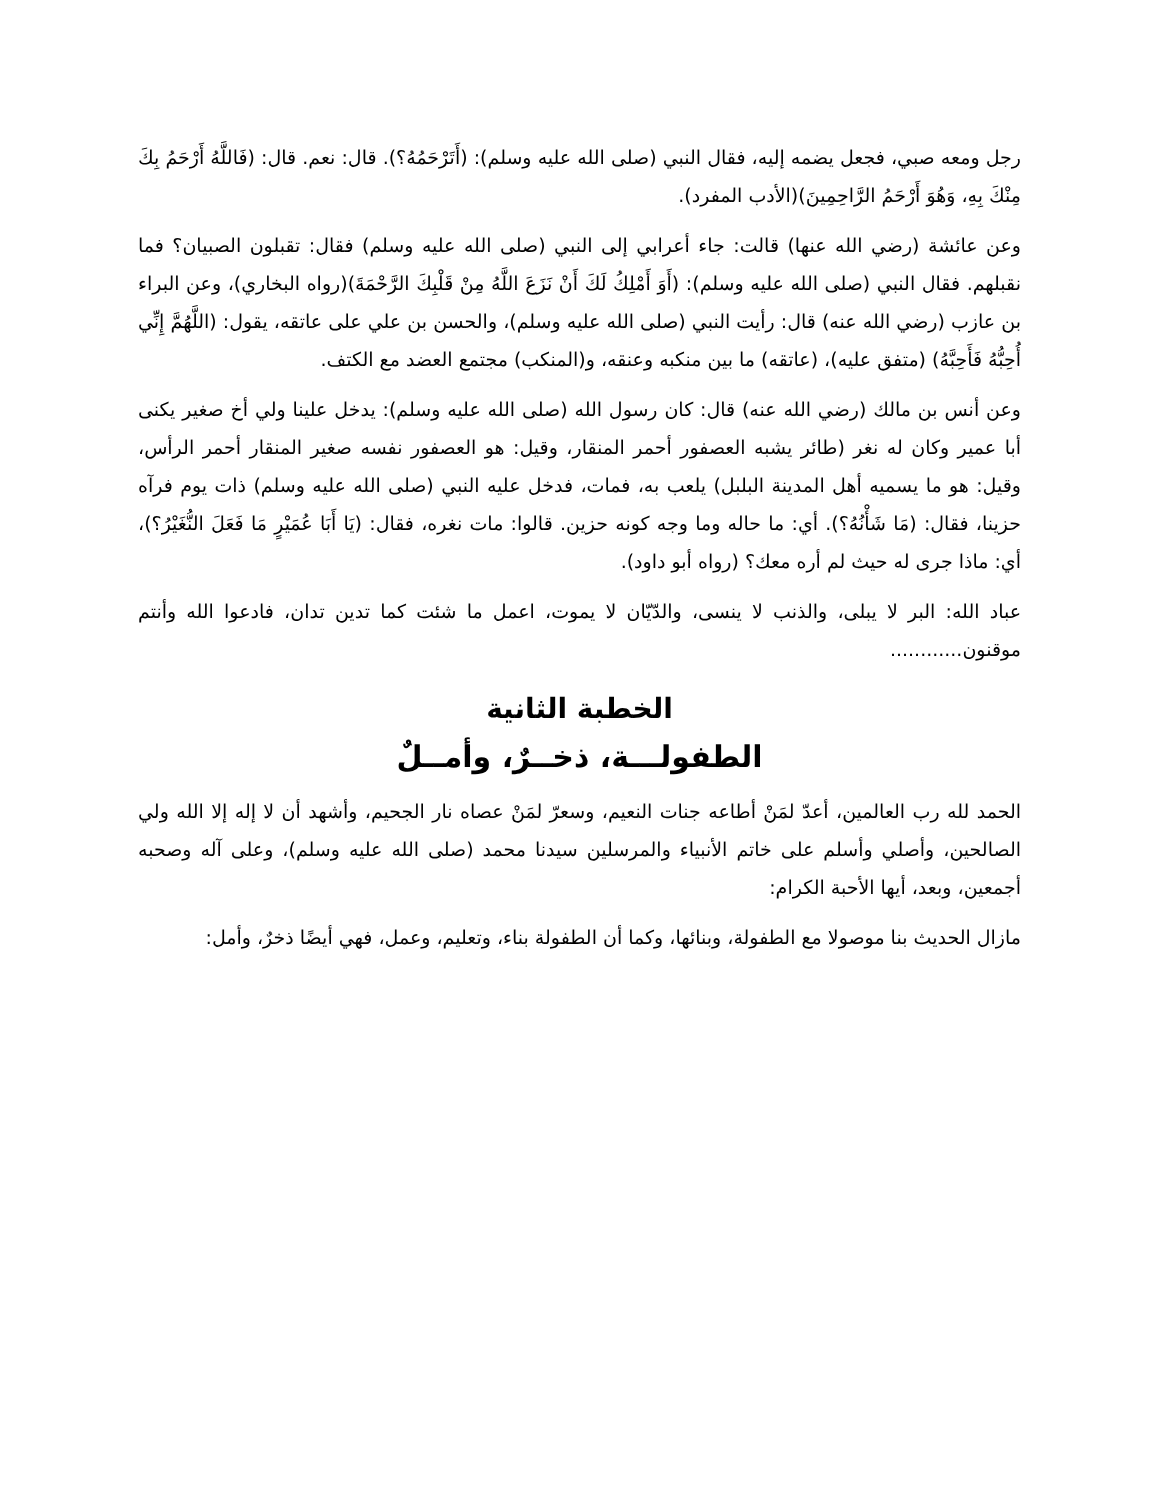رجل ومعه صبي، فجعل يضمه إليه، فقال النبي (صلى الله عليه وسلم): (أَتَرْحَمُهُ؟). قال: نعم. قال: (فَاللَّهُ أَرْحَمُ بِكَ مِنْكَ بِهِ، وَهُوَ أَرْحَمُ الرَّاحِمِينَ)(الأدب المفرد).
وعن عائشة (رضي الله عنها) قالت: جاء أعرابي إلى النبي (صلى الله عليه وسلم) فقال: تقبلون الصبيان؟ فما نقبلهم. فقال النبي (صلى الله عليه وسلم): (أَوَ أَمْلِكُ لَكَ أَنْ نَزَعَ اللَّهُ مِنْ قَلْبِكَ الرَّحْمَةَ)(رواه البخاري)، وعن البراء بن عازب (رضي الله عنه) قال: رأيت النبي (صلى الله عليه وسلم)، والحسن بن علي على عاتقه، يقول: (اللَّهُمَّ إِنِّي أُحِبُّهُ فَأَحِبَّهُ) (متفق عليه)، (عاتقه) ما بين منكبه وعنقه، و(المنكب) مجتمع العضد مع الكتف.
وعن أنس بن مالك (رضي الله عنه) قال: كان رسول الله (صلى الله عليه وسلم): يدخل علينا ولي أخ صغير يكنى أبا عمير وكان له نغر (طائر يشبه العصفور أحمر المنقار، وقيل: هو العصفور نفسه صغير المنقار أحمر الرأس، وقيل: هو ما يسميه أهل المدينة البلبل) يلعب به، فمات، فدخل عليه النبي (صلى الله عليه وسلم) ذات يوم فرآه حزينا، فقال: (مَا شَأْنُهُ؟). أي: ما حاله وما وجه كونه حزين. قالوا: مات نغره، فقال: (يَا أَبَا عُمَيْرٍ مَا فَعَلَ النُّغَيْرُ؟)، أي: ماذا جرى له حيث لم أره معك؟ (رواه أبو داود).
عباد الله: البر لا يبلى، والذنب لا ينسى، والدّيّان لا يموت، اعمل ما شئت كما تدين تدان، فادعوا الله وأنتم موقنون............
الخطبة الثانية
الطفولـــة، ذخــرٌ، وأمــلٌ
الحمد لله رب العالمين، أعدّ لمَنْ أطاعه جنات النعيم، وسعرّ لمَنْ عصاه نار الجحيم، وأشهد أن لا إله إلا الله ولي الصالحين، وأصلي وأسلم على خاتم الأنبياء والمرسلين سيدنا محمد (صلى الله عليه وسلم)، وعلى آله وصحبه أجمعين، وبعد، أيها الأحبة الكرام:
مازال الحديث بنا موصولا مع الطفولة، وبنائها، وكما أن الطفولة بناء، وتعليم، وعمل، فهي أيضًا ذخرٌ، وأمل: